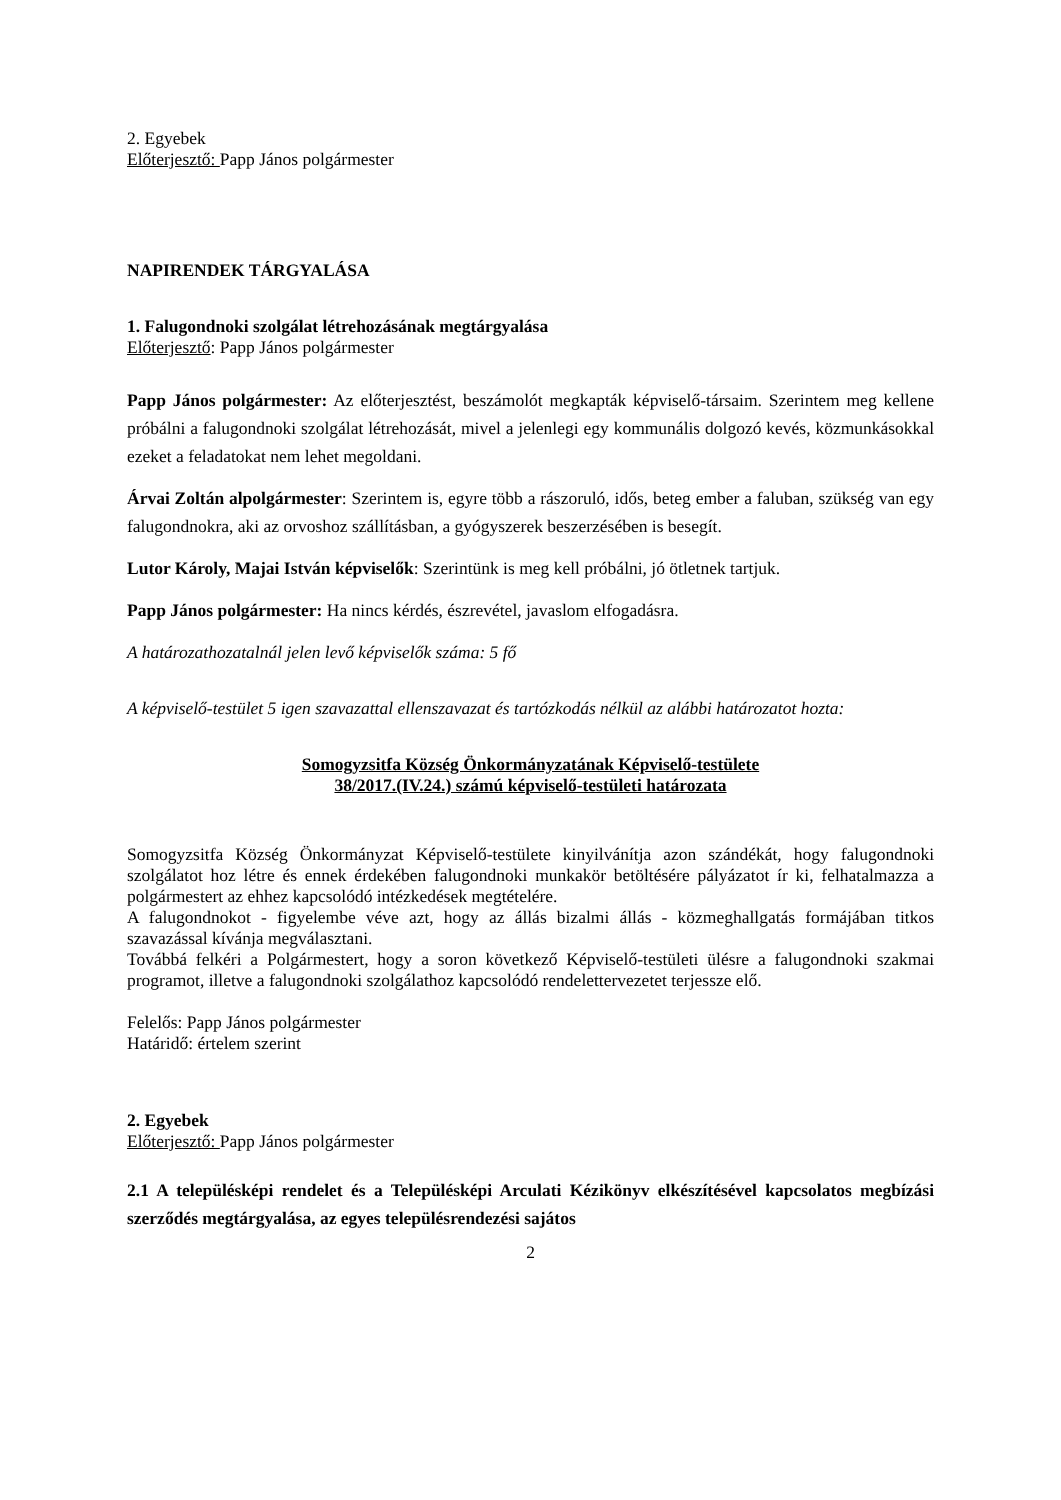2. Egyebek
Előterjesztő: Papp János polgármester
NAPIRENDEK TÁRGYALÁSA
1. Falugondnoki szolgálat létrehozásának megtárgyalása
Előterjesztő: Papp János polgármester
Papp János polgármester: Az előterjesztést, beszámolót megkapták képviselő-társaim. Szerintem meg kellene próbálni a falugondnoki szolgálat létrehozását, mivel a jelenlegi egy kommunális dolgozó kevés, közmunkásokkal ezeket a feladatokat nem lehet megoldani.
Árvai Zoltán alpolgármester: Szerintem is, egyre több a rászoruló, idős, beteg ember a faluban, szükség van egy falugondnokra, aki az orvoshoz szállításban, a gyógyszerek beszerzésében is besegít.
Lutor Károly, Majai István képviselők: Szerintünk is meg kell próbálni, jó ötletnek tartjuk.
Papp János polgármester: Ha nincs kérdés, észrevétel, javaslom elfogadásra.
A határozathozatalnál jelen levő képviselők száma: 5 fő
A képviselő-testület 5 igen szavazattal ellenszavazat és tartózkodás nélkül az alábbi határozatot hozta:
Somogyzsitfa Község Önkormányzatának Képviselő-testülete
38/2017.(IV.24.) számú képviselő-testületi határozata
Somogyzsitfa Község Önkormányzat Képviselő-testülete kinyilvánítja azon szándékát, hogy falugondnoki szolgálatot hoz létre és ennek érdekében falugondnoki munkakör betöltésére pályázatot ír ki, felhatalmazza a polgármestert az ehhez kapcsolódó intézkedések megtételére.
A falugondnokot - figyelembe véve azt, hogy az állás bizalmi állás - közmeghallgatás formájában titkos szavazással kívánja megválasztani.
Továbbá felkéri a Polgármestert, hogy a soron következő Képviselő-testületi ülésre a falugondnoki szakmai programot, illetve a falugondnoki szolgálathoz kapcsolódó rendelettervezetet terjessze elő.
Felelős: Papp János polgármester
Határidő: értelem szerint
2. Egyebek
Előterjesztő: Papp János polgármester
2.1 A településképi rendelet és a Településképi Arculati Kézikönyv elkészítésével kapcsolatos megbízási szerződés megtárgyalása, az egyes településrendezési sajátos
2